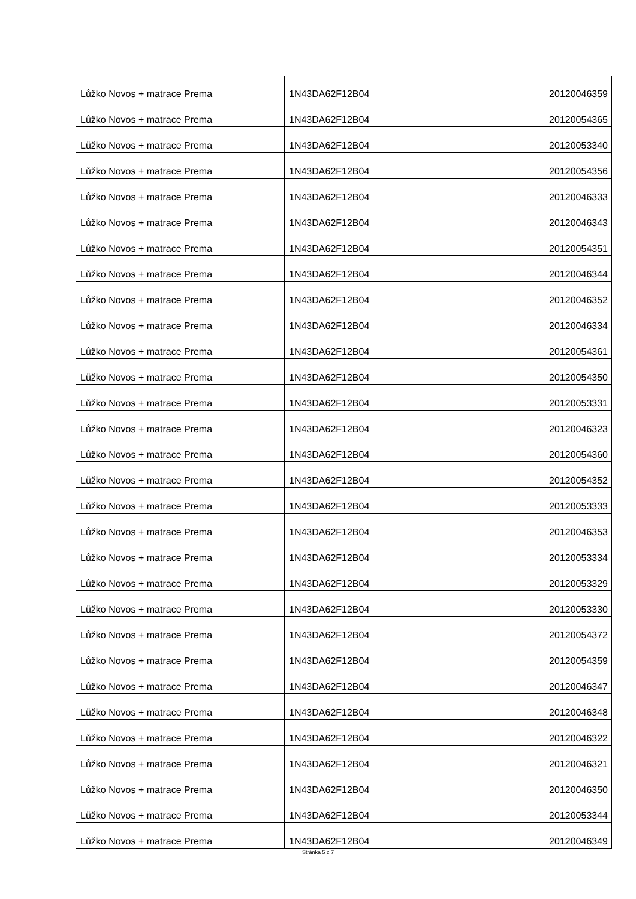| Lůžko Novos + matrace Prema | 1N43DA62F12B04 | 20120046359 |
| Lůžko Novos + matrace Prema | 1N43DA62F12B04 | 20120054365 |
| Lůžko Novos + matrace Prema | 1N43DA62F12B04 | 20120053340 |
| Lůžko Novos + matrace Prema | 1N43DA62F12B04 | 20120054356 |
| Lůžko Novos + matrace Prema | 1N43DA62F12B04 | 20120046333 |
| Lůžko Novos + matrace Prema | 1N43DA62F12B04 | 20120046343 |
| Lůžko Novos + matrace Prema | 1N43DA62F12B04 | 20120054351 |
| Lůžko Novos + matrace Prema | 1N43DA62F12B04 | 20120046344 |
| Lůžko Novos + matrace Prema | 1N43DA62F12B04 | 20120046352 |
| Lůžko Novos + matrace Prema | 1N43DA62F12B04 | 20120046334 |
| Lůžko Novos + matrace Prema | 1N43DA62F12B04 | 20120054361 |
| Lůžko Novos + matrace Prema | 1N43DA62F12B04 | 20120054350 |
| Lůžko Novos + matrace Prema | 1N43DA62F12B04 | 20120053331 |
| Lůžko Novos + matrace Prema | 1N43DA62F12B04 | 20120046323 |
| Lůžko Novos + matrace Prema | 1N43DA62F12B04 | 20120054360 |
| Lůžko Novos + matrace Prema | 1N43DA62F12B04 | 20120054352 |
| Lůžko Novos + matrace Prema | 1N43DA62F12B04 | 20120053333 |
| Lůžko Novos + matrace Prema | 1N43DA62F12B04 | 20120046353 |
| Lůžko Novos + matrace Prema | 1N43DA62F12B04 | 20120053334 |
| Lůžko Novos + matrace Prema | 1N43DA62F12B04 | 20120053329 |
| Lůžko Novos + matrace Prema | 1N43DA62F12B04 | 20120053330 |
| Lůžko Novos + matrace Prema | 1N43DA62F12B04 | 20120054372 |
| Lůžko Novos + matrace Prema | 1N43DA62F12B04 | 20120054359 |
| Lůžko Novos + matrace Prema | 1N43DA62F12B04 | 20120046347 |
| Lůžko Novos + matrace Prema | 1N43DA62F12B04 | 20120046348 |
| Lůžko Novos + matrace Prema | 1N43DA62F12B04 | 20120046322 |
| Lůžko Novos + matrace Prema | 1N43DA62F12B04 | 20120046321 |
| Lůžko Novos + matrace Prema | 1N43DA62F12B04 | 20120046350 |
| Lůžko Novos + matrace Prema | 1N43DA62F12B04 | 20120053344 |
| Lůžko Novos + matrace Prema | 1N43DA62F12B04 | 20120046349 |
Stránka 5 z 7